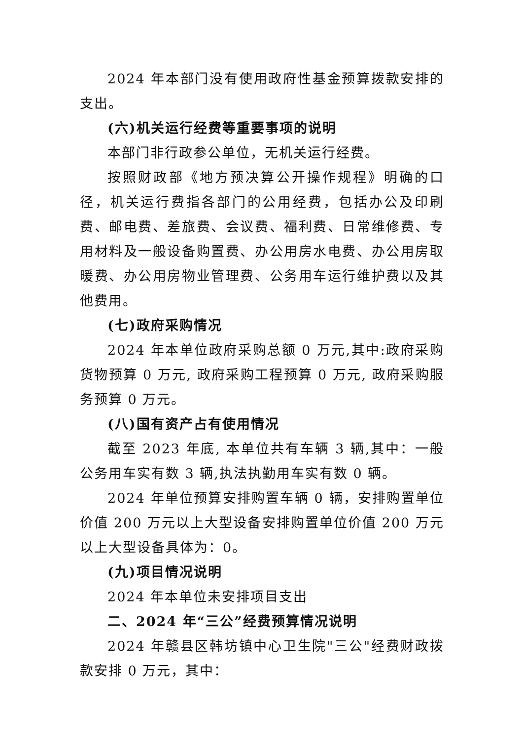2024 年本部门没有使用政府性基金预算拨款安排的支出。
(六)机关运行经费等重要事项的说明
本部门非行政参公单位，无机关运行经费。
按照财政部《地方预决算公开操作规程》明确的口径，机关运行费指各部门的公用经费，包括办公及印刷费、邮电费、差旅费、会议费、福利费、日常维修费、专用材料及一般设备购置费、办公用房水电费、办公用房取暖费、办公用房物业管理费、公务用车运行维护费以及其他费用。
(七)政府采购情况
2024 年本单位政府采购总额 0 万元,其中:政府采购货物预算 0 万元, 政府采购工程预算 0 万元, 政府采购服务预算 0 万元。
(八)国有资产占有使用情况
截至 2023 年底, 本单位共有车辆 3 辆,其中：一般公务用车实有数 3 辆,执法执勤用车实有数 0 辆。
2024 年单位预算安排购置车辆 0 辆，安排购置单位价值 200 万元以上大型设备安排购置单位价值 200 万元以上大型设备具体为：0。
(九)项目情况说明
2024 年本单位未安排项目支出
二、2024 年“三公”经费预算情况说明
2024 年赣县区韩坊镇中心卫生院"三公"经费财政拨款安排 0 万元，其中：